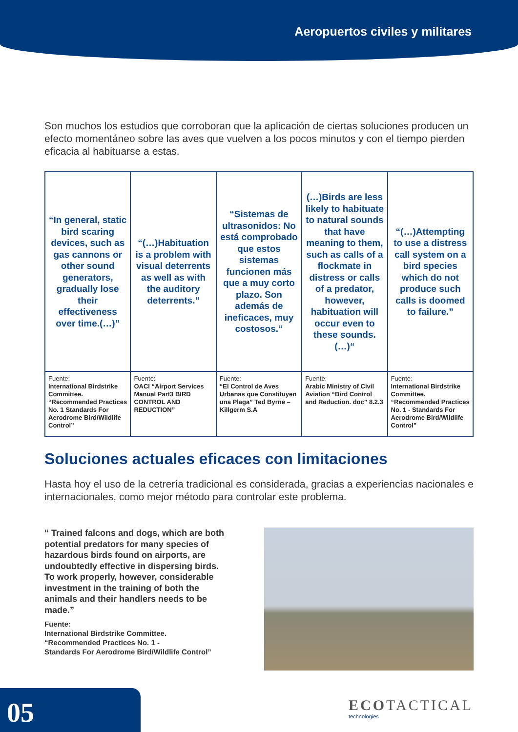Aeropuertos civiles y militares
Son muchos los estudios que corroboran que la aplicación de ciertas soluciones producen un efecto momentáneo sobre las aves que vuelven a los pocos minutos y con el tiempo pierden eficacia al habituarse a estas.
| “In general, static bird scaring devices, such as gas cannons or other sound generators, gradually lose their effectiveness over time.(…)” | “(…)Habituation is a problem with visual deterrents as well as with the auditory deterrents.” | “Sistemas de ultrasonidos: No está comprobado que estos sistemas funcionen más que a muy corto plazo. Son además de ineficaces, muy costosos.” | (…)Birds are less likely to habituate to natural sounds that have meaning to them, such as calls of a flockmate in distress or calls of a predator, however, habituation will occur even to these sounds. (…)“ | “(…)Attempting to use a distress call system on a bird species which do not produce such calls is doomed to failure.” |
| Fuente: International Birdstrike Committee. “Recommended Practices No. 1 Standards For Aerodrome Bird/Wildlife Control” | Fuente: OACI “Airport Services Manual Part3 BIRD CONTROL AND REDUCTION” | Fuente: “El Control de Aves Urbanas que Constituyen una Plaga” Ted Byrne – Killgerm S.A | Fuente: Arabic Ministry of Civil Aviation “Bird Control and Reduction. doc” 8.2.3 | Fuente: International Birdstrike Committee. “Recommended Practices No. 1 - Standards For Aerodrome Bird/Wildlife Control” |
Soluciones actuales eficaces con limitaciones
Hasta hoy el uso de la cetrería tradicional es considerada, gracias a experiencias nacionales e internacionales, como mejor método para controlar este problema.
“ Trained falcons and dogs, which are both potential predators for many species of hazardous birds found on airports, are undoubtedly effective in dispersing birds. To work properly, however, considerable investment in the training of both the animals and their handlers needs to be made.”
Fuente:
International Birdstrike Committee.
“Recommended Practices No. 1 -
Standards For Aerodrome Bird/Wildlife Control”
05 ECOTACTICAL
technologies